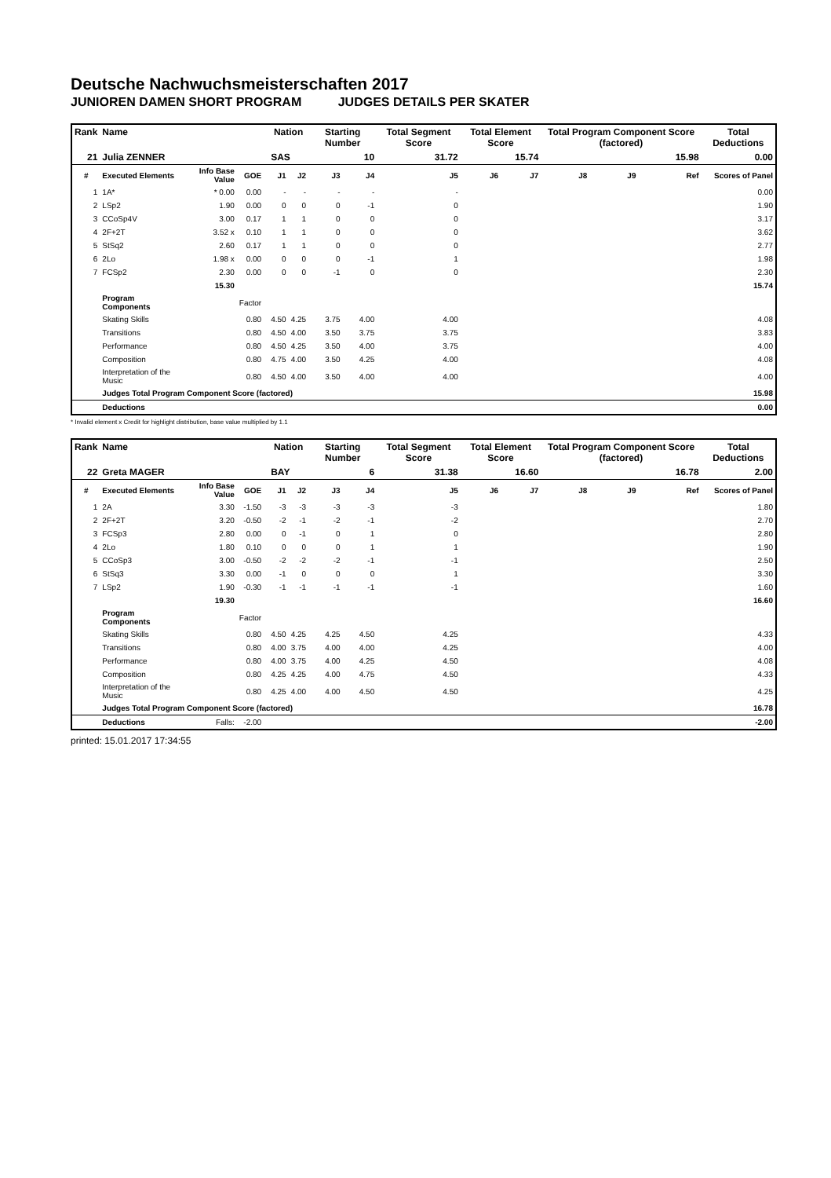Deutsche Nachwuchsmeisterschaften 2017
JUNIOREN DAMEN SHORT PROGRAM JUDGES DETAILS PER SKATER
| Rank | Name | | | | Nation | | Starting Number | | Total Segment Score | Total Element Score | | Total Program Component Score (factored) | | | Total Deductions |
| --- | --- | --- | --- | --- | --- | --- | --- | --- | --- | --- | --- | --- | --- | --- | --- |
| 21 | Julia ZENNER | | | | SAS | | 10 | | 31.72 | 15.74 | | 15.98 | | | 0.00 |
| # | Executed Elements | Info Base Value | GOE | | J1 | J2 | J3 | J4 | J5 | J6 | J7 | J8 | J9 | Ref | Scores of Panel |
| 1 | 1A* | * 0.00 | 0.00 | | - | - | - | - | - | | | | | | 0.00 |
| 2 | LSp2 | 1.90 | 0.00 | | 0 | 0 | 0 | -1 | 0 | | | | | | 1.90 |
| 3 | CCoSp4V | 3.00 | 0.17 | | 1 | 1 | 0 | 0 | 0 | | | | | | 3.17 |
| 4 | 2F+2T | 3.52 x | 0.10 | | 1 | 1 | 0 | 0 | 0 | | | | | | 3.62 |
| 5 | StSq2 | 2.60 | 0.17 | | 1 | 1 | 0 | 0 | 0 | | | | | | 2.77 |
| 6 | 2Lo | 1.98 x | 0.00 | | 0 | 0 | 0 | -1 | 1 | | | | | | 1.98 |
| 7 | FCSp2 | 2.30 | 0.00 | | 0 | 0 | -1 | 0 | 0 | | | | | | 2.30 |
| | | 15.30 | | | | | | | | | | | | | 15.74 |
| | Program Components | | Factor | | | | | | | | | | | | |
| | Skating Skills | | 0.80 | | 4.50 | 4.25 | 3.75 | 4.00 | 4.00 | | | | | | 4.08 |
| | Transitions | | 0.80 | | 4.50 | 4.00 | 3.50 | 3.75 | 3.75 | | | | | | 3.83 |
| | Performance | | 0.80 | | 4.50 | 4.25 | 3.50 | 4.00 | 3.75 | | | | | | 4.00 |
| | Composition | | 0.80 | | 4.75 | 4.00 | 3.50 | 4.25 | 4.00 | | | | | | 4.08 |
| | Interpretation of the Music | | 0.80 | | 4.50 | 4.00 | 3.50 | 4.00 | 4.00 | | | | | | 4.00 |
| | Judges Total Program Component Score (factored) | | | | | | | | | | | | | | 15.98 |
| | Deductions | | | | | | | | | | | | | | 0.00 |
* Invalid element x Credit for highlight distribution, base value multiplied by 1.1
| Rank | Name | | | | Nation | | Starting Number | | Total Segment Score | Total Element Score | | Total Program Component Score (factored) | | | Total Deductions |
| --- | --- | --- | --- | --- | --- | --- | --- | --- | --- | --- | --- | --- | --- | --- | --- |
| 22 | Greta MAGER | | | | BAY | | 6 | | 31.38 | 16.60 | | 16.78 | | | 2.00 |
| # | Executed Elements | Info Base Value | GOE | | J1 | J2 | J3 | J4 | J5 | J6 | J7 | J8 | J9 | Ref | Scores of Panel |
| 1 | 2A | 3.30 | -1.50 | | -3 | -3 | -3 | -3 | -3 | | | | | | 1.80 |
| 2 | 2F+2T | 3.20 | -0.50 | | -2 | -1 | -2 | -1 | -2 | | | | | | 2.70 |
| 3 | FCSp3 | 2.80 | 0.00 | | 0 | -1 | 0 | 1 | 0 | | | | | | 2.80 |
| 4 | 2Lo | 1.80 | 0.10 | | 0 | 0 | 0 | 1 | 1 | | | | | | 1.90 |
| 5 | CCoSp3 | 3.00 | -0.50 | | -2 | -2 | -2 | -1 | -1 | | | | | | 2.50 |
| 6 | StSq3 | 3.30 | 0.00 | | -1 | 0 | 0 | 0 | 1 | | | | | | 3.30 |
| 7 | LSp2 | 1.90 | -0.30 | | -1 | -1 | -1 | -1 | -1 | | | | | | 1.60 |
| | | 19.30 | | | | | | | | | | | | | 16.60 |
| | Program Components | | Factor | | | | | | | | | | | | |
| | Skating Skills | | 0.80 | | 4.50 | 4.25 | 4.25 | 4.50 | 4.25 | | | | | | 4.33 |
| | Transitions | | 0.80 | | 4.00 | 3.75 | 4.00 | 4.00 | 4.25 | | | | | | 4.00 |
| | Performance | | 0.80 | | 4.00 | 3.75 | 4.00 | 4.25 | 4.50 | | | | | | 4.08 |
| | Composition | | 0.80 | | 4.25 | 4.25 | 4.00 | 4.75 | 4.50 | | | | | | 4.33 |
| | Interpretation of the Music | | 0.80 | | 4.25 | 4.00 | 4.00 | 4.50 | 4.50 | | | | | | 4.25 |
| | Judges Total Program Component Score (factored) | | | | | | | | | | | | | | 16.78 |
| | Deductions | Falls: | -2.00 | | | | | | | | | | | | -2.00 |
printed: 15.01.2017 17:34:55